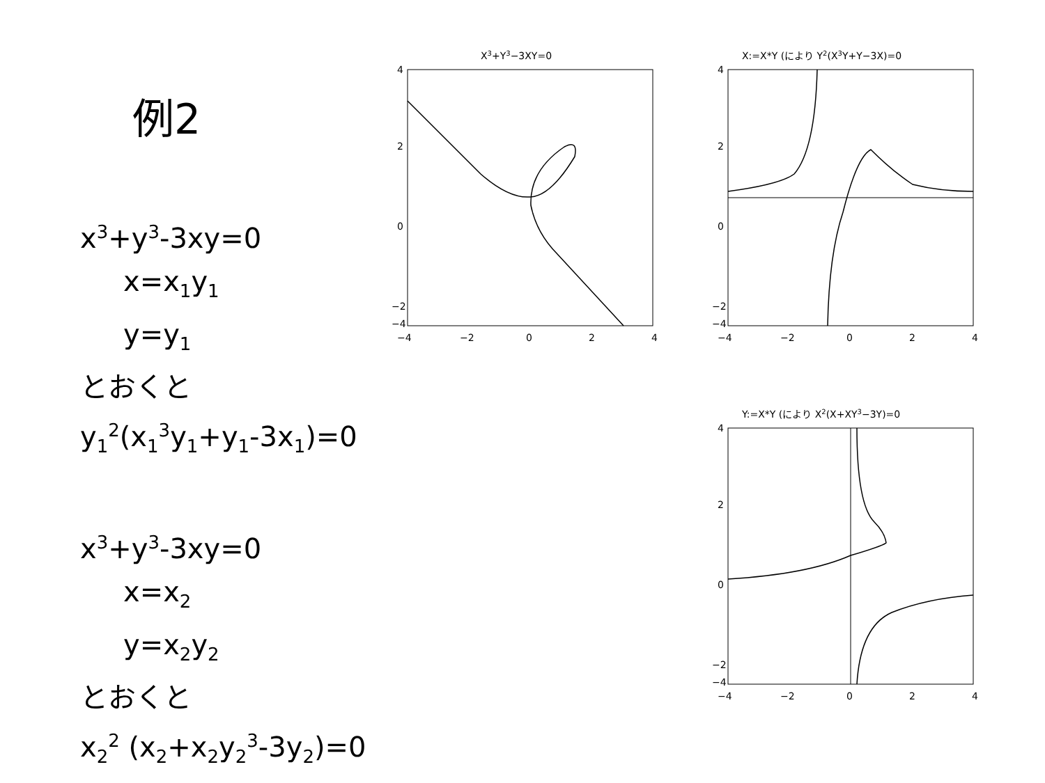例2
x<sup>3</sup>+y<sup>3</sup>-3xy=0
x=x<sub>1</sub>y<sub>1</sub>
y=y<sub>1</sub>
とおくと
y<sub>1</sub><sup>2</sup>(x<sub>1</sub><sup>3</sup>y<sub>1</sub>+y<sub>1</sub>-3x<sub>1</sub>)=0
x<sup>3</sup>+y<sup>3</sup>-3xy=0
x=x<sub>2</sub>
y=x<sub>2</sub>y<sub>2</sub>
とおくと
x<sub>2</sub><sup>2</sup> (x<sub>2</sub>+x<sub>2</sub>y<sub>2</sub><sup>3</sup>-3y<sub>2</sub>)=0
X3+Y3−3XY=0
4
2
0
−2
−4
−4
−2
0
2
4
X:=X*Y (により Y2(X3Y+Y−3X)=0
4
2
0
−2
−4
−4
−2
0
2
4
Y:=X*Y (により X2(X+XY3−3Y)=0
4
2
0
−2
−4
−4
−2
0
2
4